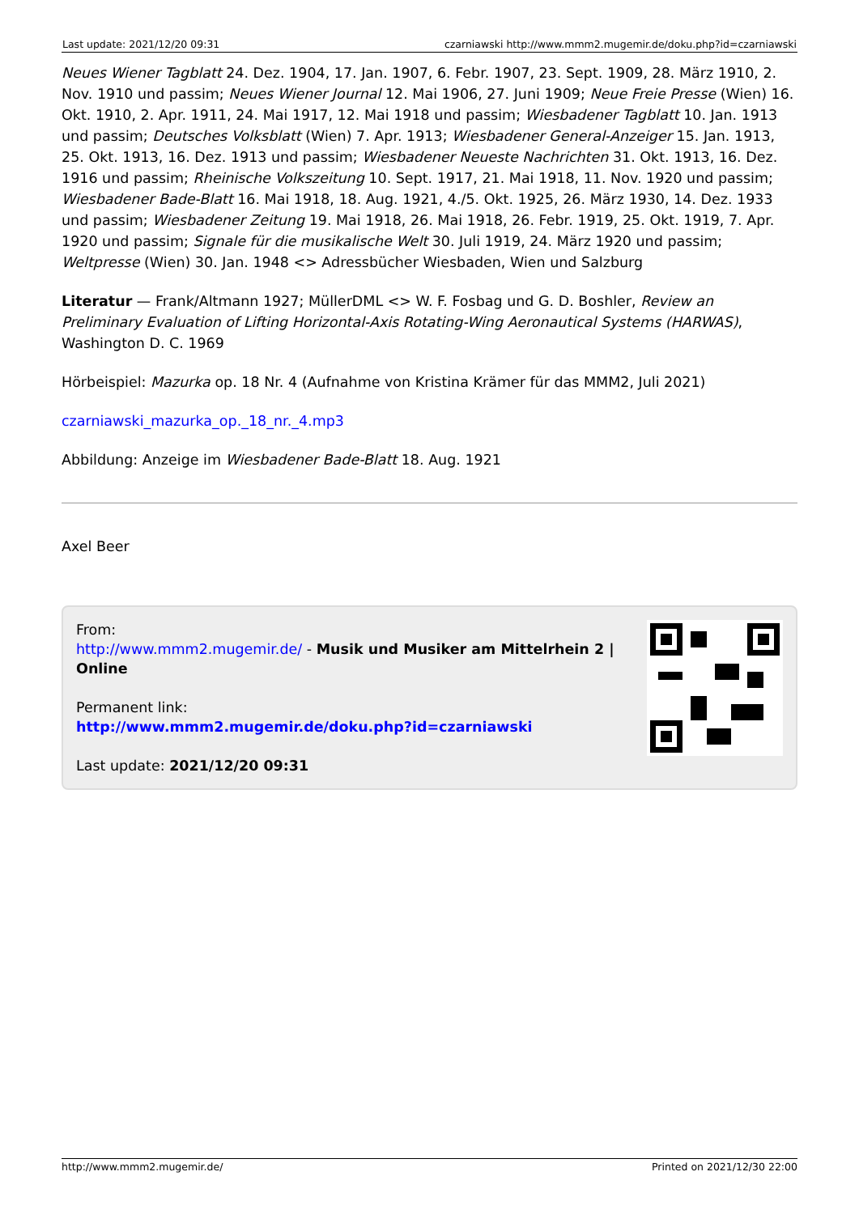Last update: 2021/12/20 09:31 czarniawski http://www.mmm2.mugemir.de/doku.php?id=czarniawski
Neues Wiener Tagblatt 24. Dez. 1904, 17. Jan. 1907, 6. Febr. 1907, 23. Sept. 1909, 28. März 1910, 2. Nov. 1910 und passim; Neues Wiener Journal 12. Mai 1906, 27. Juni 1909; Neue Freie Presse (Wien) 16. Okt. 1910, 2. Apr. 1911, 24. Mai 1917, 12. Mai 1918 und passim; Wiesbadener Tagblatt 10. Jan. 1913 und passim; Deutsches Volksblatt (Wien) 7. Apr. 1913; Wiesbadener General-Anzeiger 15. Jan. 1913, 25. Okt. 1913, 16. Dez. 1913 und passim; Wiesbadener Neueste Nachrichten 31. Okt. 1913, 16. Dez. 1916 und passim; Rheinische Volkszeitung 10. Sept. 1917, 21. Mai 1918, 11. Nov. 1920 und passim; Wiesbadener Bade-Blatt 16. Mai 1918, 18. Aug. 1921, 4./5. Okt. 1925, 26. März 1930, 14. Dez. 1933 und passim; Wiesbadener Zeitung 19. Mai 1918, 26. Mai 1918, 26. Febr. 1919, 25. Okt. 1919, 7. Apr. 1920 und passim; Signale für die musikalische Welt 30. Juli 1919, 24. März 1920 und passim; Weltpresse (Wien) 30. Jan. 1948 <> Adressbücher Wiesbaden, Wien und Salzburg
Literatur — Frank/Altmann 1927; MüllerDML <> W. F. Fosbag und G. D. Boshler, Review an Preliminary Evaluation of Lifting Horizontal-Axis Rotating-Wing Aeronautical Systems (HARWAS), Washington D. C. 1969
Hörbeispiel: Mazurka op. 18 Nr. 4 (Aufnahme von Kristina Krämer für das MMM2, Juli 2021)
czarniawski_mazurka_op._18_nr._4.mp3
Abbildung: Anzeige im Wiesbadener Bade-Blatt 18. Aug. 1921
Axel Beer
From:
http://www.mmm2.mugemir.de/ - Musik und Musiker am Mittelrhein 2 | Online
Permanent link:
http://www.mmm2.mugemir.de/doku.php?id=czarniawski
Last update: 2021/12/20 09:31
http://www.mmm2.mugemir.de/ Printed on 2021/12/30 22:00